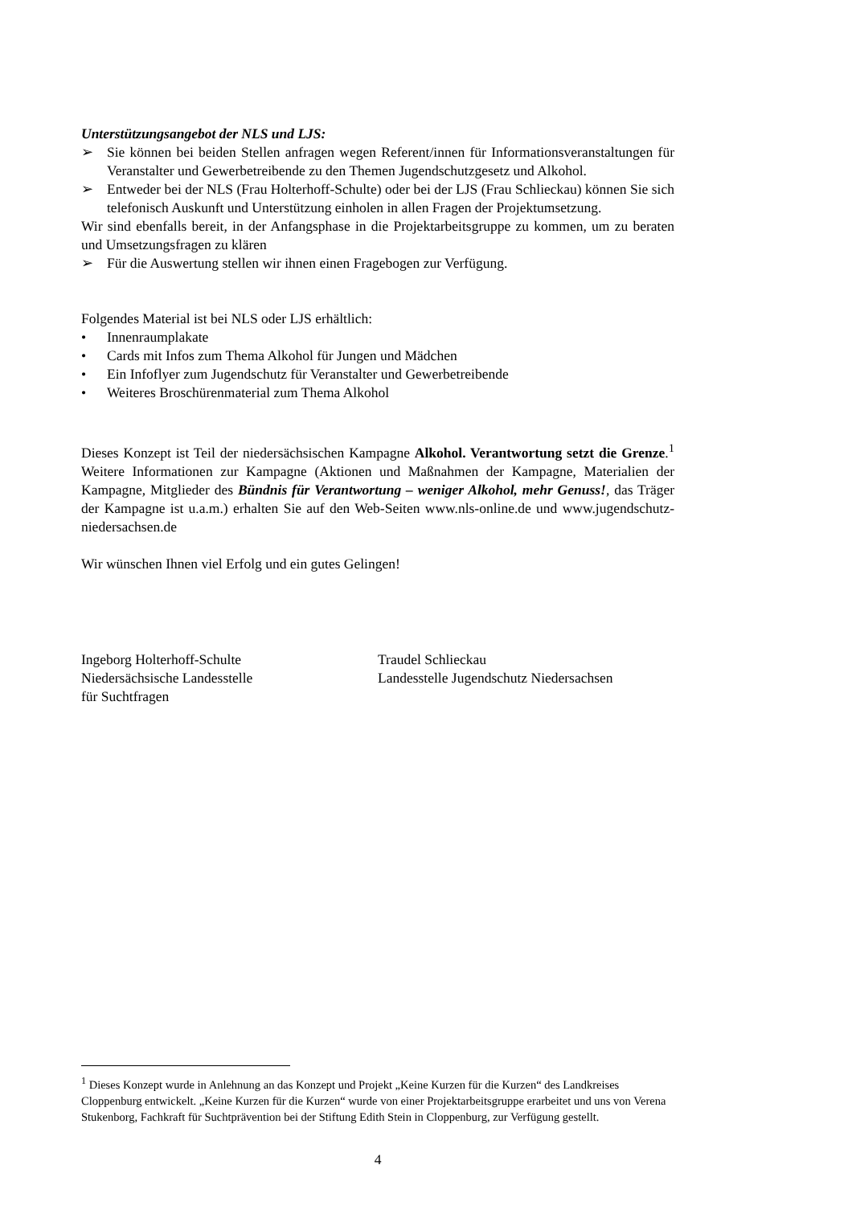Unterstützungsangebot der NLS und LJS:
➢ Sie können bei beiden Stellen anfragen wegen Referent/innen für Informationsveranstaltungen für Veranstalter und Gewerbetreibende zu den Themen Jugendschutzgesetz und Alkohol.
➢ Entweder bei der NLS (Frau Holterhoff-Schulte) oder bei der LJS (Frau Schlieckau) können Sie sich telefonisch Auskunft und Unterstützung einholen in allen Fragen der Projektumsetzung.
Wir sind ebenfalls bereit, in der Anfangsphase in die Projektarbeitsgruppe zu kommen, um zu beraten und Umsetzungsfragen zu klären
➢ Für die Auswertung stellen wir ihnen einen Fragebogen zur Verfügung.
Folgendes Material ist bei NLS oder LJS erhältlich:
• Innenraumplakate
• Cards mit Infos zum Thema Alkohol für Jungen und Mädchen
• Ein Infoflyer zum Jugendschutz für Veranstalter und Gewerbetreibende
• Weiteres Broschürenmaterial zum Thema Alkohol
Dieses Konzept ist Teil der niedersächsischen Kampagne Alkohol. Verantwortung setzt die Grenze.<sup>1</sup> Weitere Informationen zur Kampagne (Aktionen und Maßnahmen der Kampagne, Materialien der Kampagne, Mitglieder des Bündnis für Verantwortung – weniger Alkohol, mehr Genuss!, das Träger der Kampagne ist u.a.m.) erhalten Sie auf den Web-Seiten www.nls-online.de und www.jugendschutz-niedersachsen.de
Wir wünschen Ihnen viel Erfolg und ein gutes Gelingen!
Ingeborg Holterhoff-Schulte
Niedersächsische Landesstelle
für Suchtfragen
Traudel Schlieckau
Landesstelle Jugendschutz Niedersachsen
<sup>1</sup> Dieses Konzept wurde in Anlehnung an das Konzept und Projekt „Keine Kurzen für die Kurzen“ des Landkreises Cloppenburg entwickelt. „Keine Kurzen für die Kurzen“ wurde von einer Projektarbeitsgruppe erarbeitet und uns von Verena Stukenborg, Fachkraft für Suchtprävention bei der Stiftung Edith Stein in Cloppenburg, zur Verfügung gestellt.
4